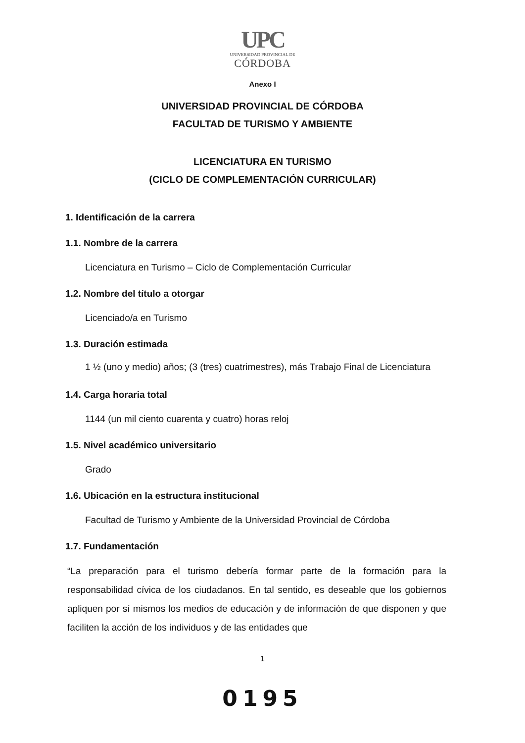UPC
UNIVERSIDAD PROVINCIAL DE
CÓRDOBA
Anexo I
UNIVERSIDAD PROVINCIAL DE CÓRDOBA
FACULTAD DE TURISMO Y AMBIENTE
LICENCIATURA EN TURISMO
(CICLO DE COMPLEMENTACIÓN CURRICULAR)
1. Identificación de la carrera
1.1. Nombre de la carrera
Licenciatura en Turismo – Ciclo de Complementación Curricular
1.2. Nombre del título a otorgar
Licenciado/a en Turismo
1.3. Duración estimada
1 ½ (uno y medio) años; (3 (tres) cuatrimestres), más Trabajo Final de Licenciatura
1.4. Carga horaria total
1144 (un mil ciento cuarenta y cuatro) horas reloj
1.5. Nivel académico universitario
Grado
1.6. Ubicación en la estructura institucional
Facultad de Turismo y Ambiente de la Universidad Provincial de Córdoba
1.7. Fundamentación
“La preparación para el turismo debería formar parte de la formación para la responsabilidad cívica de los ciudadanos. En tal sentido, es deseable que los gobiernos apliquen por sí mismos los medios de educación y de información de que disponen y que faciliten la acción de los individuos y de las entidades que
1
0195